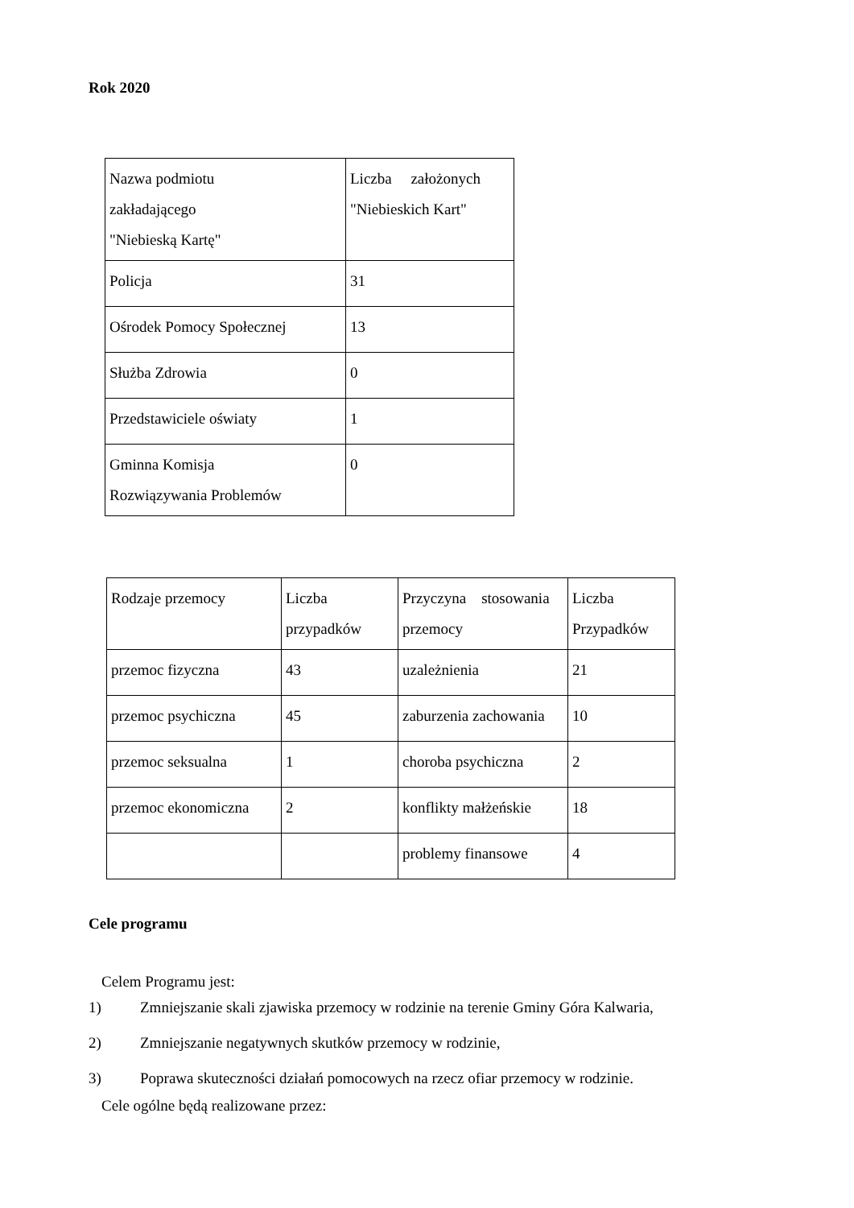Rok 2020
| Nazwa podmiotu zakładającego "Niebieską Kartę" | Liczba założonych "Niebieskich Kart" |
| Policja | 31 |
| Ośrodek Pomocy Społecznej | 13 |
| Służba Zdrowia | 0 |
| Przedstawiciele oświaty | 1 |
| Gminna Komisja Rozwiązywania Problemów | 0 |
| Rodzaje przemocy | Liczba przypadków | Przyczyna stosowania przemocy | Liczba Przypadków |
| przemoc fizyczna | 43 | uzależnienia | 21 |
| przemoc psychiczna | 45 | zaburzenia zachowania | 10 |
| przemoc seksualna | 1 | choroba psychiczna | 2 |
| przemoc ekonomiczna | 2 | konflikty małżeńskie | 18 |
| | | problemy finansowe | 4 |
Cele programu
Celem Programu jest:
1) Zmniejszanie skali zjawiska przemocy w rodzinie na terenie Gminy Góra Kalwaria,
2) Zmniejszanie negatywnych skutków przemocy w rodzinie,
3) Poprawa skuteczności działań pomocowych na rzecz ofiar przemocy w rodzinie.
Cele ogólne będą realizowane przez: